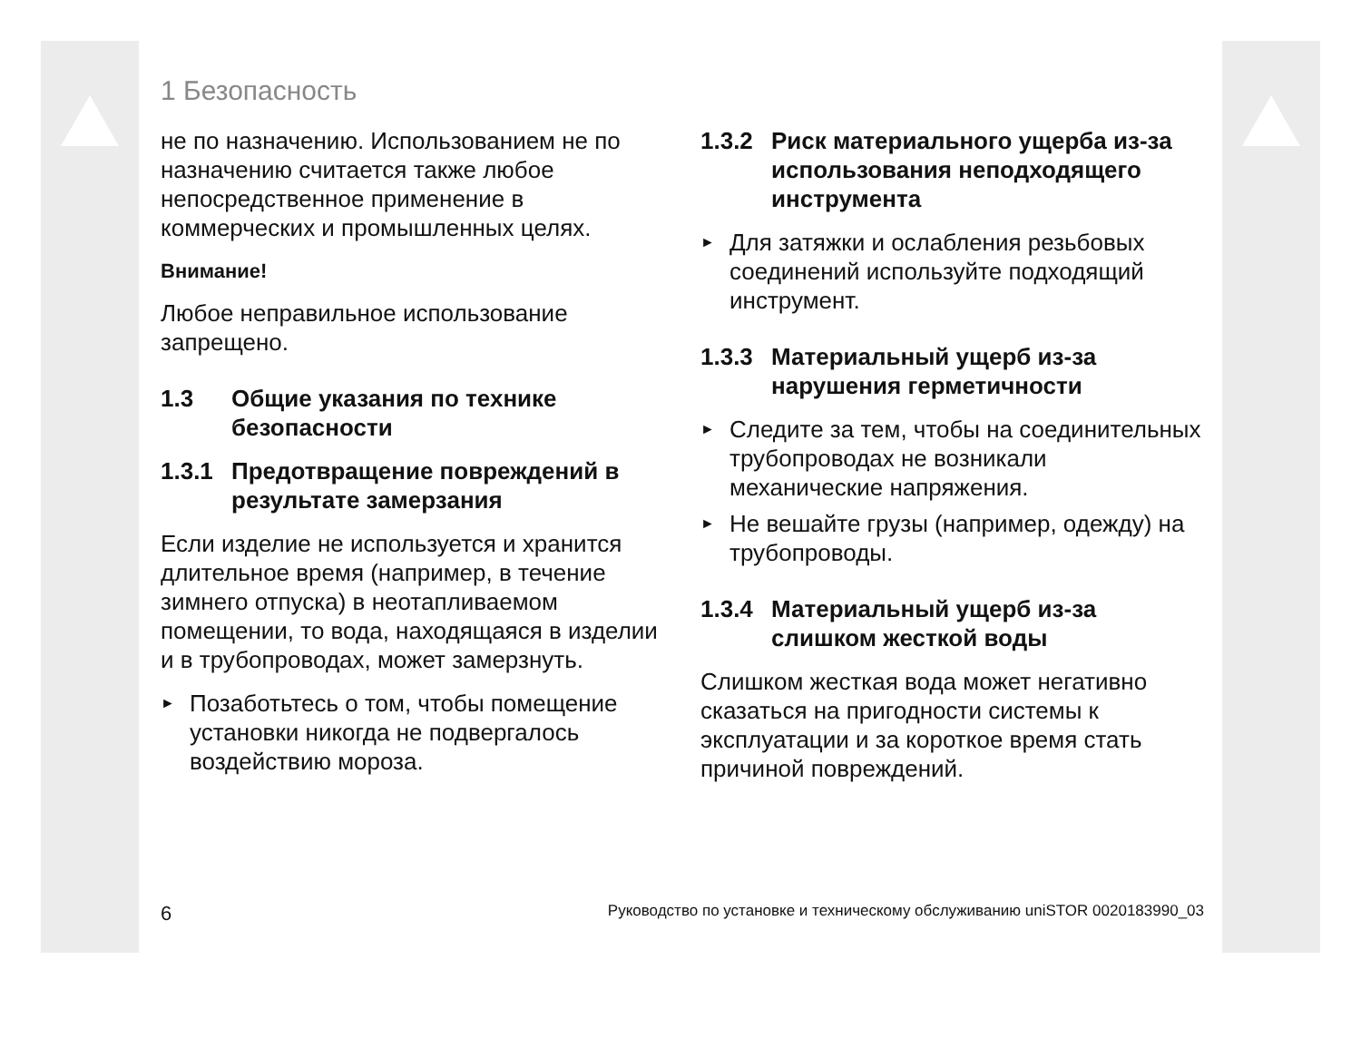1 Безопасность
не по назначению. Использованием не по назначению считается также любое непосредственное применение в коммерческих и промышленных целях.
Внимание!
Любое неправильное использование запрещено.
1.3 Общие указания по технике безопасности
1.3.1 Предотвращение повреждений в результате замерзания
Если изделие не используется и хранится длительное время (например, в течение зимнего отпуска) в неотапливаемом помещении, то вода, находящаяся в изделии и в трубопроводах, может замерзнуть.
►
Позаботьтесь о том, чтобы помещение установки никогда не подвергалось воздействию мороза.
1.3.2 Риск материального ущерба из-за использования неподходящего инструмента
►
Для затяжки и ослабления резьбовых соединений используйте подходящий инструмент.
1.3.3 Материальный ущерб из-за нарушения герметичности
►
Следите за тем, чтобы на соединительных трубопроводах не возникали механические напряжения.
►
Не вешайте грузы (например, одежду) на трубопроводы.
1.3.4 Материальный ущерб из-за слишком жесткой воды
Слишком жесткая вода может негативно сказаться на пригодности системы к эксплуатации и за короткое время стать причиной повреждений.
6 Руководство по установке и техническому обслуживанию uniSTOR 0020183990_03